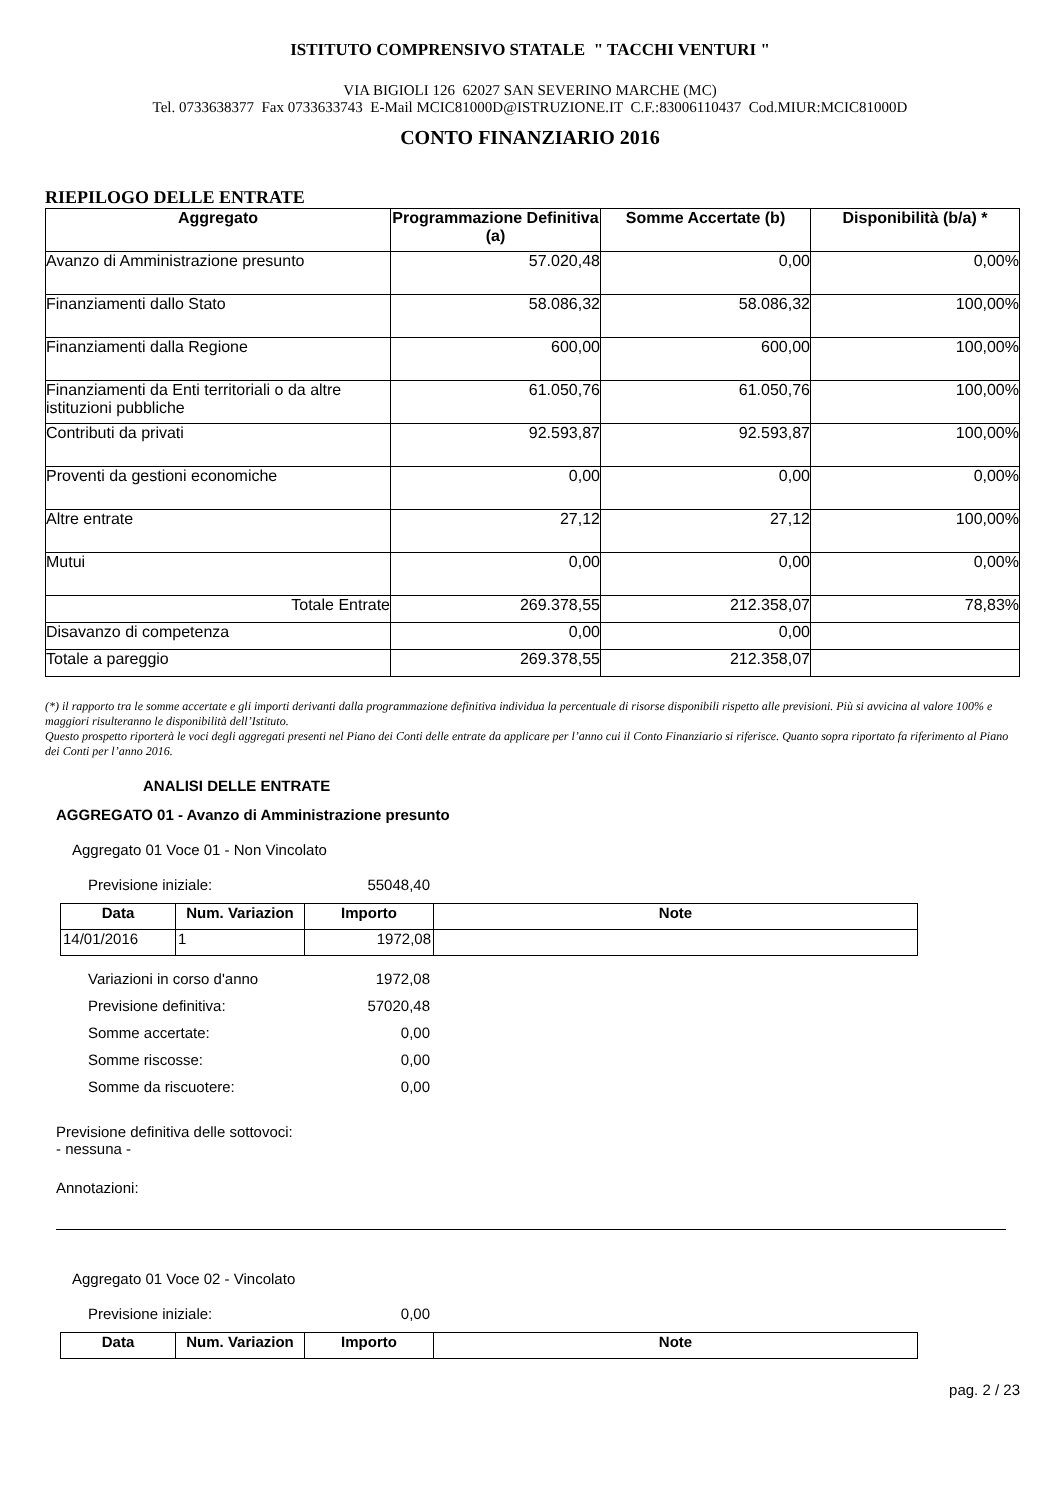ISTITUTO COMPRENSIVO STATALE " TACCHI VENTURI "
VIA BIGIOLI 126 62027 SAN SEVERINO MARCHE (MC)
Tel. 0733638377 Fax 0733633743 E-Mail MCIC81000D@ISTRUZIONE.IT C.F.:83006110437 Cod.MIUR:MCIC81000D
CONTO FINANZIARIO 2016
RIEPILOGO DELLE ENTRATE
| Aggregato | Programmazione Definitiva (a) | Somme Accertate (b) | Disponibilità (b/a) * |
| --- | --- | --- | --- |
| Avanzo di Amministrazione presunto | 57.020,48 | 0,00 | 0,00% |
| Finanziamenti dallo Stato | 58.086,32 | 58.086,32 | 100,00% |
| Finanziamenti dalla Regione | 600,00 | 600,00 | 100,00% |
| Finanziamenti da Enti territoriali o da altre istituzioni pubbliche | 61.050,76 | 61.050,76 | 100,00% |
| Contributi da privati | 92.593,87 | 92.593,87 | 100,00% |
| Proventi da gestioni economiche | 0,00 | 0,00 | 0,00% |
| Altre entrate | 27,12 | 27,12 | 100,00% |
| Mutui | 0,00 | 0,00 | 0,00% |
| Totale Entrate | 269.378,55 | 212.358,07 | 78,83% |
| Disavanzo di competenza | 0,00 | 0,00 | |
| Totale a pareggio | 269.378,55 | 212.358,07 | |
(*) il rapporto tra le somme accertate e gli importi derivanti dalla programmazione definitiva individua la percentuale di risorse disponibili rispetto alle previsioni. Più si avvicina al valore 100% e maggiori risulteranno le disponibilità dell’Istituto.
Questo prospetto riporterà le voci degli aggregati presenti nel Piano dei Conti delle entrate da applicare per l’anno cui il Conto Finanziario si riferisce. Quanto sopra riportato fa riferimento al Piano dei Conti per l’anno 2016.
ANALISI DELLE ENTRATE
AGGREGATO 01 - Avanzo di Amministrazione presunto
Aggregato 01 Voce 01 - Non Vincolato
Previsione iniziale: 55048,40
| Data | Num. Variazion | Importo | Note |
| --- | --- | --- | --- |
| 14/01/2016 | 1 | 1972,08 | |
Variazioni in corso d'anno 1972,08
Previsione definitiva: 57020,48
Somme accertate: 0,00
Somme riscosse: 0,00
Somme da riscuotere: 0,00
Previsione definitiva delle sottovoci:
- nessuna -
Annotazioni:
Aggregato 01 Voce 02 - Vincolato
Previsione iniziale: 0,00
| Data | Num. Variazion | Importo | Note |
| --- | --- | --- | --- |
pag. 2 / 23